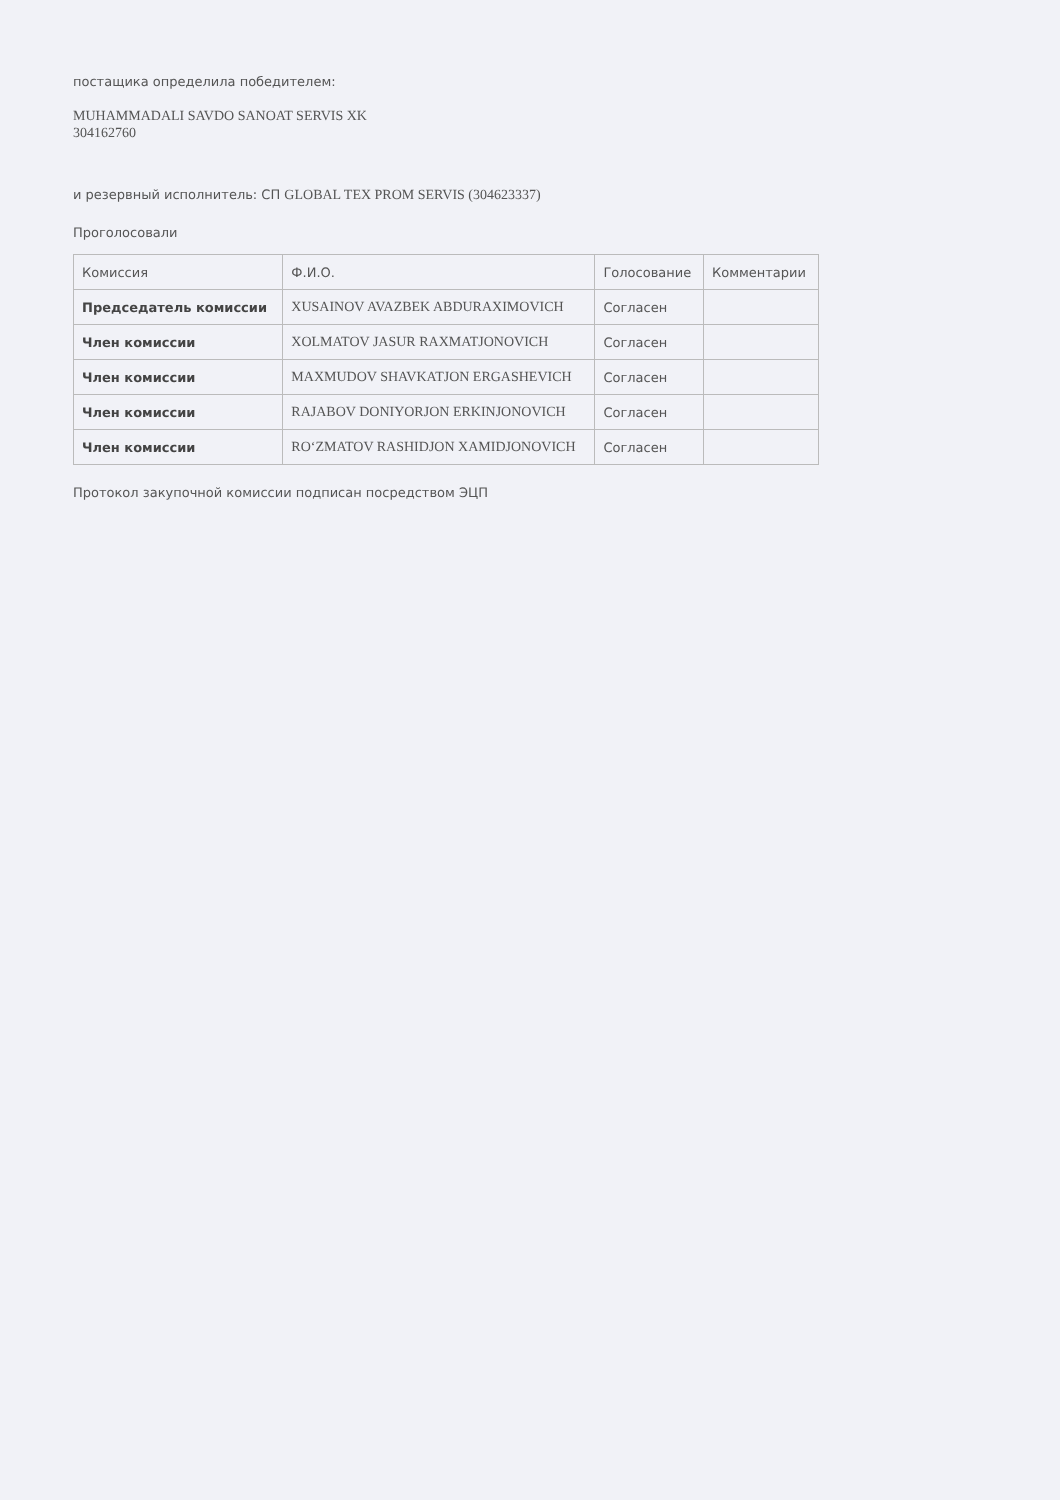постащика определила победителем:
MUHAMMADALI SAVDO SANOAT SERVIS XK
304162760
и резервный исполнитель: СП GLOBAL TEX PROM SERVIS (304623337)
Проголосовали
| Комиссия | Ф.И.О. | Голосование | Комментарии |
| --- | --- | --- | --- |
| Председатель комиссии | XUSAINOV AVAZBEK ABDURAXIMOVICH | Согласен | |
| Член комиссии | XOLMATOV JASUR RAXMATJONOVICH | Согласен | |
| Член комиссии | MAXMUDOV SHAVKATJON ERGASHEVICH | Согласен | |
| Член комиссии | RAJABOV DONIYORJON ERKINJONOVICH | Согласен | |
| Член комиссии | RO‘ZMATOV RASHIDJON XAMIDJONOVICH | Согласен | |
Протокол закупочной комиссии подписан посредством ЭЦП